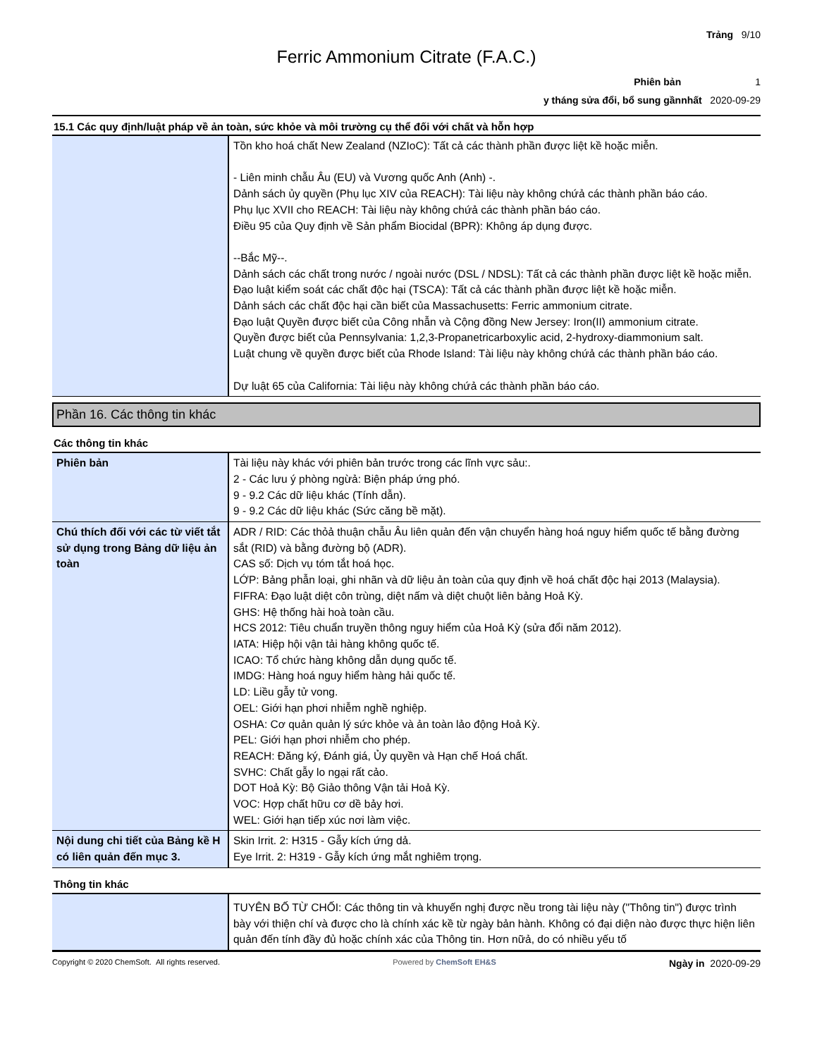Trảng 9/10
Ferric Ammonium Citrate (F.A.C.)
Phiên bản 1
y tháng sửa đổi, bổ sung gầnnhất 2020-09-29
15.1 Các quy định/luật pháp về ản toàn, sức khỏe và môi trường cụ thể đối với chất và hỗn hợp
| | Tồn kho hoá chất New Zealand (NZIoC): Tất cả các thành phần được liệt kề hoặc miễn. - Liên minh chẫu Âu (EU) và Vương quốc Anh (Anh) -. Dảnh sách ủy quyền (Phụ lục XIV của REACH): Tài liệu này không chứả các thành phần báo cáo. Phụ lục XVII cho REACH: Tài liệu này không chứả các thành phần báo cáo. Điều 95 của Quy định về Sản phẩm Biocidal (BPR): Không áp dụng được. --Bắc Mỹ--. Dảnh sách các chất trong nước / ngoài nước (DSL / NDSL): Tất cả các thành phần được liệt kề hoặc miễn. Đạo luật kiểm soát các chất độc hại (TSCA): Tất cả các thành phần được liệt kề hoặc miễn. Dảnh sách các chất độc hại cần biết của Massachusetts: Ferric ammonium citrate. Đạo luật Quyền được biết của Công nhẫn và Cộng đồng New Jersey: Iron(II) ammonium citrate. Quyền được biết của Pennsylvania: 1,2,3-Propanetricarboxylic acid, 2-hydroxy-diammonium salt. Luật chung về quyền được biết của Rhode Island: Tài liệu này không chứả các thành phần báo cáo. Dự luật 65 của California: Tài liệu này không chứả các thành phần báo cáo. |
Phần 16. Các thông tin khác
Các thông tin khác
| Phiên bản | Tài liệu này khác với phiên bản trước trong các lĩnh vực sảu:. 2 - Các lưu ý phòng ngừả: Biện pháp ứng phó. 9 - 9.2 Các dữ liệu khác (Tính dẫn). 9 - 9.2 Các dữ liệu khác (Sức căng bề mặt). |
| Chú thích đối với các từ viết tắt sử dụng trong Bảng dữ liệu ản toàn | ADR / RID: Các thỏả thuận chẫu Âu liên quản đến vận chuyển hàng hoá nguy hiểm quốc tế bằng đường sắt (RID) và bằng đường bộ (ADR). CAS số: Dịch vụ tóm tắt hoá học. LỚP: Bảng phẫn loại, ghi nhãn và dữ liệu ản toàn của quy định về hoá chất độc hại 2013 (Malaysia). FIFRA: Đạo luật diệt côn trùng, diệt nấm và diệt chuột liên bảng Hoả Kỳ. GHS: Hệ thống hài hoà toàn cầu. HCS 2012: Tiêu chuẩn truyền thông nguy hiểm của Hoả Kỳ (sửa đổi năm 2012). IATA: Hiệp hội vận tải hàng không quốc tế. ICAO: Tổ chức hàng không dẫn dụng quốc tế. IMDG: Hàng hoá nguy hiểm hàng hải quốc tế. LD: Liều gẫy tử vong. OEL: Giới hạn phơi nhiễm nghề nghiệp. OSHA: Cơ quản quản lý sức khỏe và ản toàn lảo động Hoả Kỳ. PEL: Giới hạn phơi nhiễm cho phép. REACH: Đăng ký, Đánh giá, Ủy quyền và Hạn chế Hoá chất. SVHC: Chất gẫy lo ngại rất cảo. DOT Hoả Kỳ: Bộ Giảo thông Vận tải Hoả Kỳ. VOC: Hợp chất hữu cơ dề bảy hơi. WEL: Giới hạn tiếp xúc nơi làm việc. |
| Nội dung chi tiết của Bảng kề H có liên quản đến mục 3. | Skin Irrit. 2: H315 - Gẫy kích ứng dả. Eye Irrit. 2: H319 - Gẫy kích ứng mắt nghiêm trọng. |
Thông tin khác
| | TUYÊN BỐ TỪ CHỐI: Các thông tin và khuyến nghị được nều trong tài liệu này ("Thông tin") được trình bày với thiện chí và được cho là chính xác kề từ ngày bản hành. Không có đại diện nào được thực hiện liên quản đến tính đầy đủ hoặc chính xác của Thông tin. Hơn nữả, do có nhiều yếu tố |
Copyright © 2020 ChemSoft. All rights reserved. Powered by ChemSoft EH&S Ngày in 2020-09-29